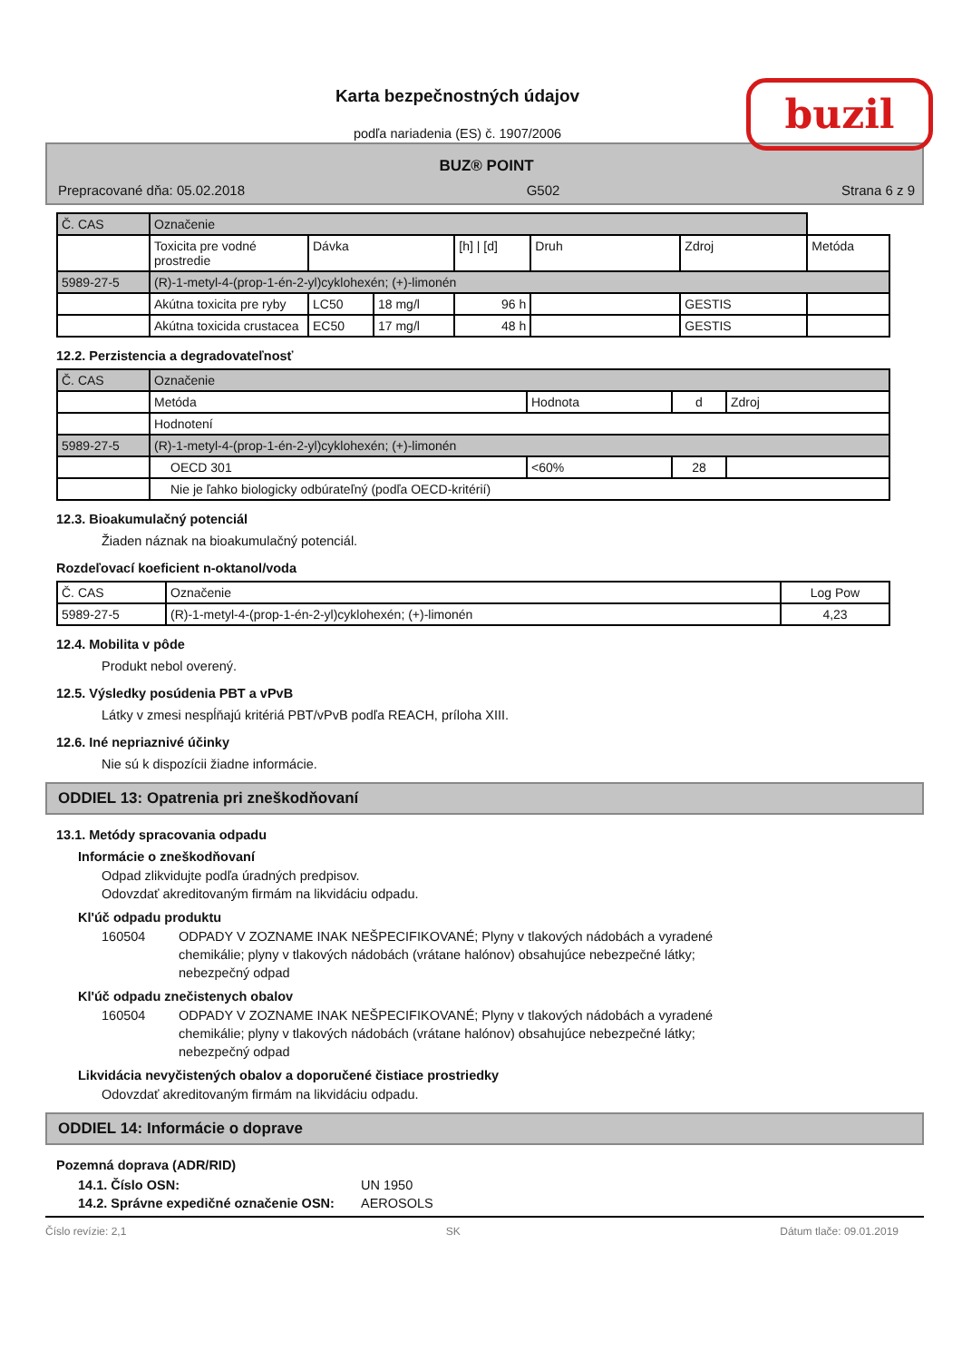buzil
Karta bezpečnostných údajov
podľa nariadenia (ES) č. 1907/2006
BUZ® POINT
Prepracované dňa: 05.02.2018 G502 Strana 6 z 9
| Č. CAS | Označenie | | | | | | |
| --- | --- | --- | --- | --- | --- | --- | --- |
| | Toxicita pre vodné prostredie | Dávka | | [h] / [d] | Druh | Zdroj | Metóda |
| 5989-27-5 | (R)-1-metyl-4-(prop-1-én-2-yl)cyklohexén; (+)-limonén | | | | | | |
| | Akútna toxicita pre ryby | LC50 | 18 mg/l | 96 h | | GESTIS | |
| | Akútna toxicida crustacea | EC50 | 17 mg/l | 48 h | | GESTIS | |
12.2. Perzistencia a degradovateľnosť
| Č. CAS | Označenie | | | |
| --- | --- | --- | --- | --- |
| | Metóda | Hodnota | d | Zdroj |
| | Hodnotení | | | |
| 5989-27-5 | (R)-1-metyl-4-(prop-1-én-2-yl)cyklohexén; (+)-limonén | | | |
| | OECD 301 | <60% | 28 | |
| | Nie je ľahko biologicky odbúrateľný (podľa OECD-kritérií) | | | |
12.3. Bioakumulačný potenciál
Žiaden náznak na bioakumulačný potenciál.
Rozdeľovací koeficient n-oktanol/voda
| Č. CAS | Označenie | Log Pow |
| --- | --- | --- |
| 5989-27-5 | (R)-1-metyl-4-(prop-1-én-2-yl)cyklohexén; (+)-limonén | 4,23 |
12.4. Mobilita v pôde
Produkt nebol overený.
12.5. Výsledky posúdenia PBT a vPvB
Látky v zmesi nespĺňajú kritériá PBT/vPvB podľa REACH, príloha XIII.
12.6. Iné nepriaznivé účinky
Nie sú k dispozícii žiadne informácie.
ODDIEL 13: Opatrenia pri zneškodňovaní
13.1. Metódy spracovania odpadu
Informácie o zneškodňovaní
Odpad zlikvidujte podľa úradných predpisov.
Odovzdať akreditovaným firmám na likvidáciu odpadu.
Kl'úč odpadu produktu
160504 ODPADY V ZOZNAME INAK NEŠPECIFIKOVANÉ; Plyny v tlakových nádobách a vyradené chemikálie; plyny v tlakových nádobách (vrátane halónov) obsahujúce nebezpečné látky; nebezpečný odpad
Kl'úč odpadu znečistenych obalov
160504 ODPADY V ZOZNAME INAK NEŠPECIFIKOVANÉ; Plyny v tlakových nádobách a vyradené chemikálie; plyny v tlakových nádobách (vrátane halónov) obsahujúce nebezpečné látky; nebezpečný odpad
Likvidácia nevyčistených obalov a doporučené čistiace prostriedky
Odovzdať akreditovaným firmám na likvidáciu odpadu.
ODDIEL 14: Informácie o doprave
Pozemná doprava (ADR/RID)
14.1. Číslo OSN: UN 1950
14.2. Správne expedičné označenie OSN: AEROSOLS
Číslo revízie: 2,1 SK Dátum tlače: 09.01.2019